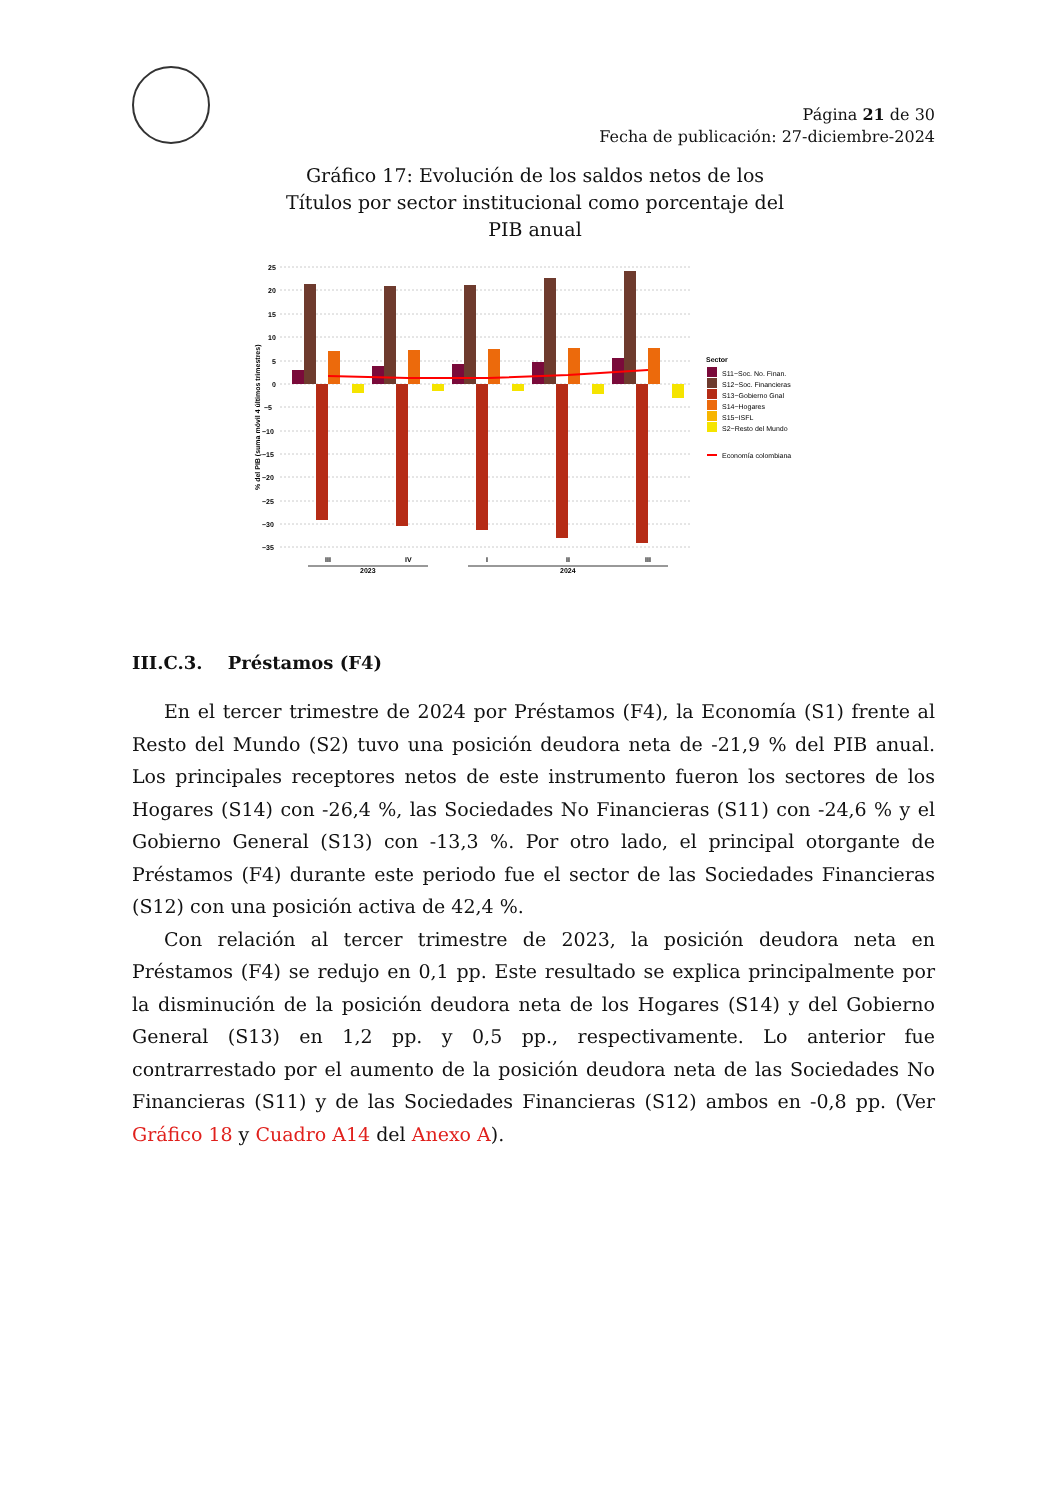Página 21 de 30
Fecha de publicación: 27-diciembre-2024
Gráfico 17: Evolución de los saldos netos de los Títulos por sector institucional como porcentaje del PIB anual
25
20
15
10
5
0
−5
−10
−15
−20
−25
−30
−35
% del PIB (suma móvil 4 últimos trimestres)
III
IV
I
II
III
2023
2024
Sector
S11−Soc. No. Finan.
S12−Soc. Financieras
S13−Gobierno Gnal
S14−Hogares
S15−ISFL
S2−Resto del Mundo
Economía colombiana
III.C.3. Préstamos (F4)
En el tercer trimestre de 2024 por Préstamos (F4), la Economía (S1) frente al Resto del Mundo (S2) tuvo una posición deudora neta de -21,9 % del PIB anual. Los principales receptores netos de este instrumento fueron los sectores de los Hogares (S14) con -26,4 %, las Sociedades No Financieras (S11) con -24,6 % y el Gobierno General (S13) con -13,3 %. Por otro lado, el principal otorgante de Préstamos (F4) durante este periodo fue el sector de las Sociedades Financieras (S12) con una posición activa de 42,4 %.
Con relación al tercer trimestre de 2023, la posición deudora neta en Préstamos (F4) se redujo en 0,1 pp. Este resultado se explica principalmente por la disminución de la posición deudora neta de los Hogares (S14) y del Gobierno General (S13) en 1,2 pp. y 0,5 pp., respectivamente. Lo anterior fue contrarrestado por el aumento de la posición deudora neta de las Sociedades No Financieras (S11) y de las Sociedades Financieras (S12) ambos en -0,8 pp. (Ver Gráfico 18 y Cuadro A14 del Anexo A).